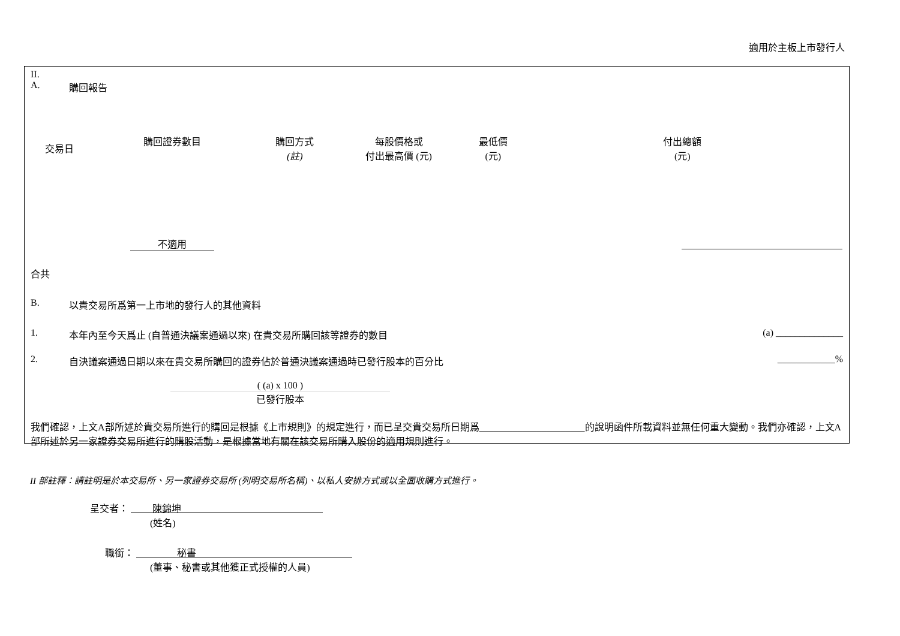適用於主板上市發行人
II.
A. 購回報告
| 交易日 | 購回證券數目 | 購回方式 (註) | 每股價格或 付出最高價 (元) | 最低價 (元) | 付出總額 (元) |
| --- | --- | --- | --- | --- | --- |
| | 不適用 | | | | |
合共
B. 以貴交易所爲第一上市地的發行人的其他資料
1. 本年內至今天爲止 (自普通決議案通過以來) 在貴交易所購回該等證券的數目 (a) ______________
2. 自決議案通過日期以來在貴交易所購回的證券佔於普通決議案通過時已發行股本的百分比 ____________%
( (a) x 100 )
已發行股本
我們確認，上文A部所述於貴交易所進行的購回是根據《上市規則》的規定進行，而已呈交貴交易所日期爲______________________的說明函件所載資料並無任何重大變動。我們亦確認，上文A部所述於另一家證券交易所進行的購股活動，是根據當地有關在該交易所購入股份的適用規則進行。
II 部註釋：請註明是於本交易所、另一家證券交易所 (列明交易所名稱)、以私人安排方式或以全面收購方式進行。
呈交者： 陳錦坤
(姓名)
職銜： 秘書
(董事、秘書或其他獲正式授權的人員)